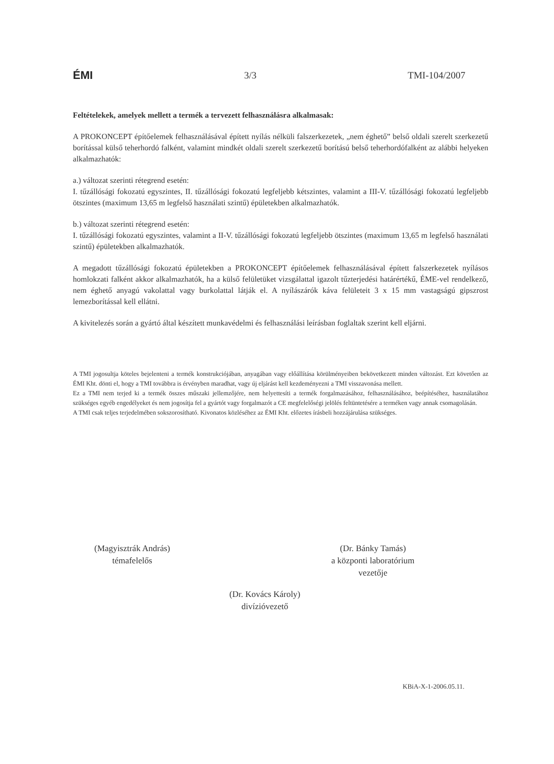ÉMI 3/3 TMI-104/2007
Feltételekek, amelyek mellett a termék a tervezett felhasználásra alkalmasak:
A PROKONCEPT építőelemek felhasználásával épített nyílás nélküli falszerkezetek, „nem éghető” belső oldali szerelt szerkezetű borítással külső teherhordó falként, valamint mindkét oldali szerelt szerkezetű borítású belső teherhordófalként az alábbi helyeken alkalmazhatók:
a.) változat szerinti rétegrend esetén:
I. tűzállósági fokozatú egyszintes, II. tűzállósági fokozatú legfeljebb kétszintes, valamint a III-V. tűzállósági fokozatú legfeljebb ötszintes (maximum 13,65 m legfelső használati szintű) épületekben alkalmazhatók.
b.) változat szerinti rétegrend esetén:
I. tűzállósági fokozatú egyszintes, valamint a II-V. tűzállósági fokozatú legfeljebb ötszintes (maximum 13,65 m legfelső használati szintű) épületekben alkalmazhatók.
A megadott tűzállósági fokozatú épületekben a PROKONCEPT építőelemek felhasználásával épített falszerkezetek nyílásos homlokzati falként akkor alkalmazhatók, ha a külső felületüket vizsgálattal igazolt tűzterjedési határértékű, ÉME-vel rendelkező, nem éghető anyagú vakolattal vagy burkolattal látják el. A nyílászárók káva felületeit 3 x 15 mm vastagságú gipszrost lemezborítással kell ellátni.
A kivitelezés során a gyártó által készített munkavédelmi és felhasználási leírásban foglaltak szerint kell eljárni.
A TMI jogosultja köteles bejelenteni a termék konstrukciójában, anyagában vagy előállítása körülményeiben bekövetkezett minden változást. Ezt követően az ÉMI Kht. dönti el, hogy a TMI továbbra is érvényben maradhat, vagy új eljárást kell kezdeményezni a TMI visszavonása mellett.
Ez a TMI nem terjed ki a termék összes műszaki jellemzőjére, nem helyettesíti a termék forgalmazásához, felhasználásához, beépítéséhez, használatához szükséges egyéb engedélyeket és nem jogosítja fel a gyártót vagy forgalmazót a CE megfelelőségi jelölés feltüntetésére a terméken vagy annak csomagolásán.
A TMI csak teljes terjedelmében sokszorosítható. Kivonatos közléséhez az ÉMI Kht. előzetes írásbeli hozzájárulása szükséges.
(Magyisztrák András)
témafelelős
(Dr. Bánky Tamás)
a központi laboratórium
vezetője
(Dr. Kovács Károly)
divízióvezető
KBiA-X-1-2006.05.11.